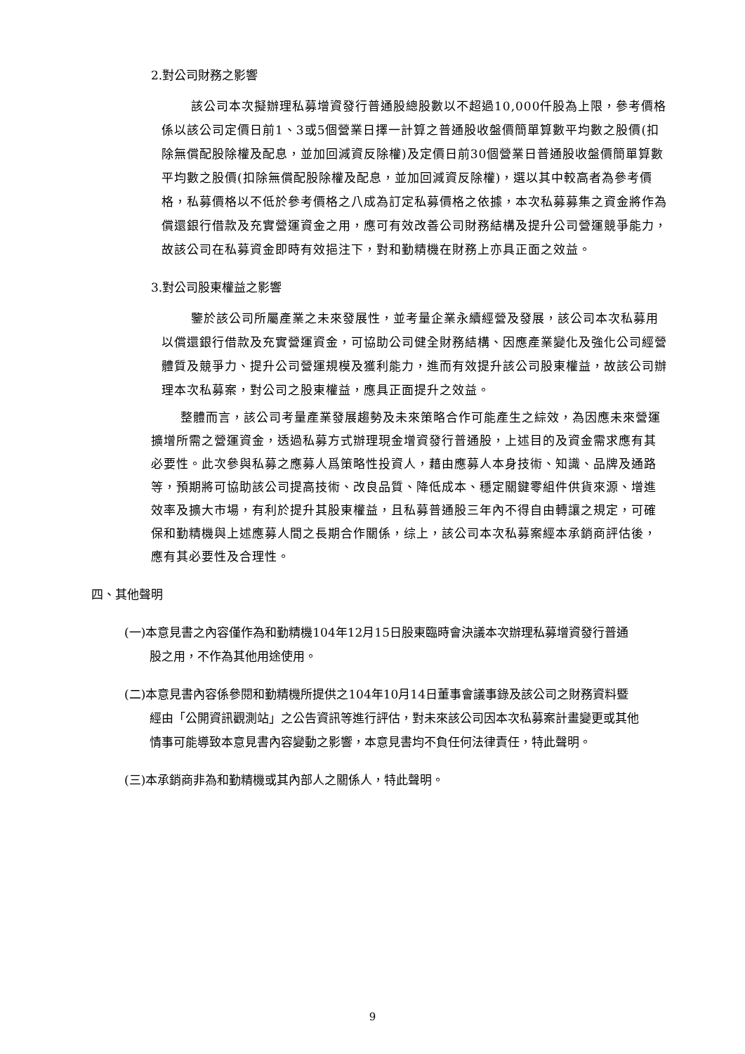2.對公司財務之影響
該公司本次擬辦理私募增資發行普通股總股數以不超過10,000仟股為上限，參考價格係以該公司定價日前1、3或5個營業日擇一計算之普通股收盤價簡單算數平均數之股價(扣除無償配股除權及配息，並加回減資反除權)及定價日前30個營業日普通股收盤價簡單算數平均數之股價(扣除無償配股除權及配息，並加回減資反除權)，選以其中較高者為參考價格，私募價格以不低於參考價格之八成為訂定私募價格之依據，本次私募募集之資金將作為償還銀行借款及充實營運資金之用，應可有效改善公司財務結構及提升公司營運競爭能力，故該公司在私募資金即時有效挹注下，對和勤精機在財務上亦具正面之效益。
3.對公司股東權益之影響
鑒於該公司所屬產業之未來發展性，並考量企業永續經營及發展，該公司本次私募用以償還銀行借款及充實營運資金，可協助公司健全財務結構、因應產業變化及強化公司經營體質及競爭力、提升公司營運規模及獲利能力，進而有效提升該公司股東權益，故該公司辦理本次私募案，對公司之股東權益，應具正面提升之效益。
整體而言，該公司考量產業發展趨勢及未來策略合作可能產生之綜效，為因應未來營運擴增所需之營運資金，透過私募方式辦理現金增資發行普通股，上述目的及資金需求應有其必要性。此次參與私募之應募人爲策略性投資人，藉由應募人本身技術、知識、品牌及通路等，預期將可協助該公司提高技術、改良品質、降低成本、穩定關鍵零組件供貨來源、增進效率及擴大市場，有利於提升其股東權益，且私募普通股三年內不得自由轉讓之規定，可確保和勤精機與上述應募人間之長期合作關係，综上，該公司本次私募案經本承銷商評估後，應有其必要性及合理性。
四、其他聲明
(一)本意見書之內容僅作為和勤精機104年12月15日股東臨時會決議本次辦理私募增資發行普通股之用，不作為其他用途使用。
(二)本意見書內容係參閱和勤精機所提供之104年10月14日董事會議事錄及該公司之財務資料暨經由「公開資訊觀測站」之公告資訊等進行評估，對未來該公司因本次私募案計畫變更或其他情事可能導致本意見書內容變動之影響，本意見書均不負任何法律責任，特此聲明。
(三)本承銷商非為和勤精機或其內部人之關係人，特此聲明。
9